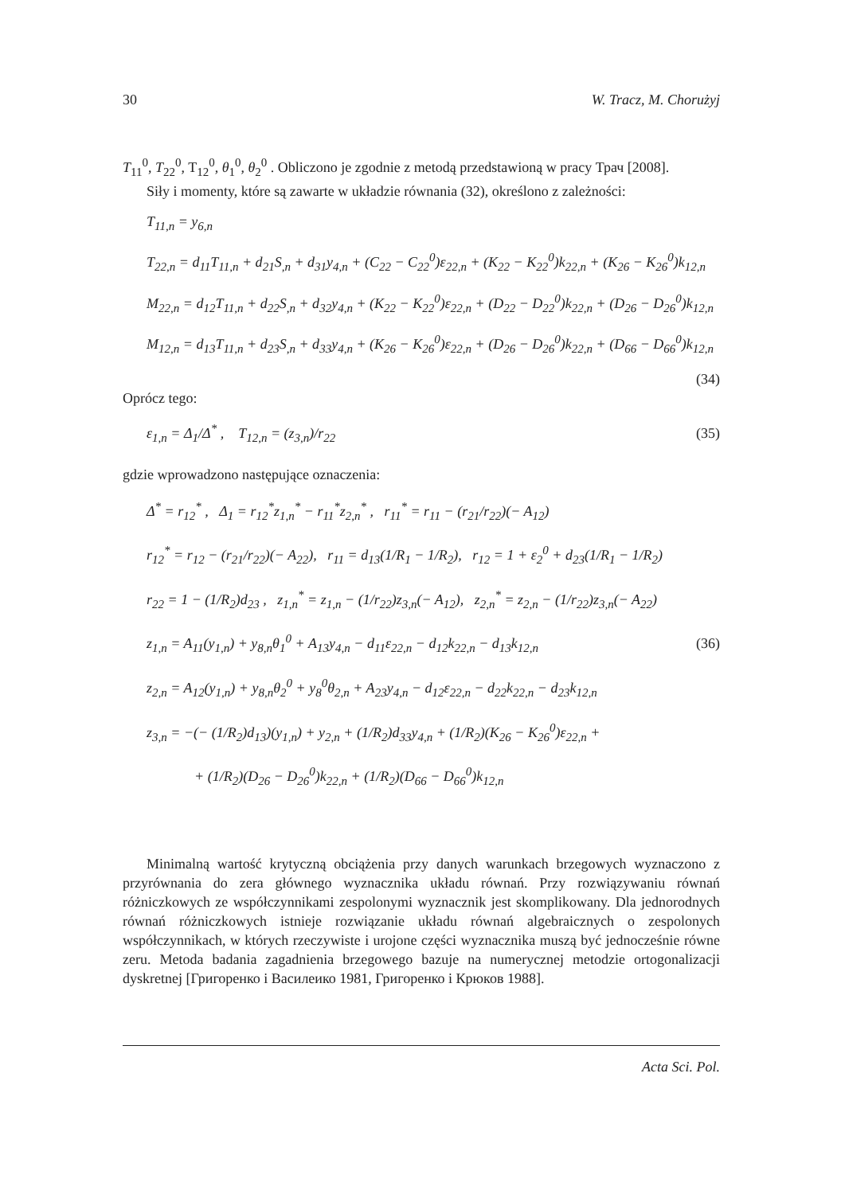30 W. Tracz, M. Chorużyj
T<sub>11</sub><sup>0</sup>, T<sub>22</sub><sup>0</sup>, T<sub>12</sub><sup>0</sup>, θ<sub>1</sub><sup>0</sup>, θ<sub>2</sub><sup>0</sup> . Obliczono je zgodnie z metodą przedstawioną w pracy Трач [2008].
Siły i momenty, które są zawarte w układzie równania (32), określono z zależności:
T<sub>11,n</sub> = y<sub>6,n</sub>
T<sub>22,n</sub> = d<sub>11</sub>T<sub>11,n</sub> + d<sub>21</sub>S<sub>,n</sub> + d<sub>31</sub>y<sub>4,n</sub> + (C<sub>22</sub> − C<sub>22</sub><sup>0</sup>)ε<sub>22,n</sub> + (K<sub>22</sub> − K<sub>22</sub><sup>0</sup>)k<sub>22,n</sub> + (K<sub>26</sub> − K<sub>26</sub><sup>0</sup>)k<sub>12,n</sub>
M<sub>22,n</sub> = d<sub>12</sub>T<sub>11,n</sub> + d<sub>22</sub>S<sub>,n</sub> + d<sub>32</sub>y<sub>4,n</sub> + (K<sub>22</sub> − K<sub>22</sub><sup>0</sup>)ε<sub>22,n</sub> + (D<sub>22</sub> − D<sub>22</sub><sup>0</sup>)k<sub>22,n</sub> + (D<sub>26</sub> − D<sub>26</sub><sup>0</sup>)k<sub>12,n</sub>
M<sub>12,n</sub> = d<sub>13</sub>T<sub>11,n</sub> + d<sub>23</sub>S<sub>,n</sub> + d<sub>33</sub>y<sub>4,n</sub> + (K<sub>26</sub> − K<sub>26</sub><sup>0</sup>)ε<sub>22,n</sub> + (D<sub>26</sub> − D<sub>26</sub><sup>0</sup>)k<sub>22,n</sub> + (D<sub>66</sub> − D<sub>66</sub><sup>0</sup>)k<sub>12,n</sub>
(34)
Oprócz tego:
ε<sub>1,n</sub> = Δ<sub>1</sub>/Δ<sup>*</sup> , T<sub>12,n</sub> = (z<sub>3,n</sub>)/r<sub>22</sub> (35)
gdzie wprowadzono następujące oznaczenia:
Δ<sup>*</sup> = r<sub>12</sub><sup>*</sup> , Δ<sub>1</sub> = r<sub>12</sub><sup>*</sup>z<sub>1,n</sub><sup>*</sup> − r<sub>11</sub><sup>*</sup>z<sub>2,n</sub><sup>*</sup> , r<sub>11</sub><sup>*</sup> = r<sub>11</sub> − (r<sub>21</sub>/r<sub>22</sub>)(− A<sub>12</sub>)
r<sub>12</sub><sup>*</sup> = r<sub>12</sub> − (r<sub>21</sub>/r<sub>22</sub>)(− A<sub>22</sub>), r<sub>11</sub> = d<sub>13</sub>(1/R<sub>1</sub> − 1/R<sub>2</sub>), r<sub>12</sub> = 1 + ε<sub>2</sub><sup>0</sup> + d<sub>23</sub>(1/R<sub>1</sub> − 1/R<sub>2</sub>)
r<sub>22</sub> = 1 − (1/R<sub>2</sub>)d<sub>23</sub> , z<sub>1,n</sub><sup>*</sup> = z<sub>1,n</sub> − (1/r<sub>22</sub>)z<sub>3,n</sub>(− A<sub>12</sub>), z<sub>2,n</sub><sup>*</sup> = z<sub>2,n</sub> − (1/r<sub>22</sub>)z<sub>3,n</sub>(− A<sub>22</sub>)
z<sub>1,n</sub> = A<sub>11</sub>(y<sub>1,n</sub>) + y<sub>8,n</sub>θ<sub>1</sub><sup>0</sup> + A<sub>13</sub>y<sub>4,n</sub> − d<sub>11</sub>ε<sub>22,n</sub> − d<sub>12</sub>k<sub>22,n</sub> − d<sub>13</sub>k<sub>12,n</sub> (36)
z<sub>2,n</sub> = A<sub>12</sub>(y<sub>1,n</sub>) + y<sub>8,n</sub>θ<sub>2</sub><sup>0</sup> + y<sub>8</sub><sup>0</sup>θ<sub>2,n</sub> + A<sub>23</sub>y<sub>4,n</sub> − d<sub>12</sub>ε<sub>22,n</sub> − d<sub>22</sub>k<sub>22,n</sub> − d<sub>23</sub>k<sub>12,n</sub>
z<sub>3,n</sub> = −(− (1/R<sub>2</sub>)d<sub>13</sub>)(y<sub>1,n</sub>) + y<sub>2,n</sub> + (1/R<sub>2</sub>)d<sub>33</sub>y<sub>4,n</sub> + (1/R<sub>2</sub>)(K<sub>26</sub> − K<sub>26</sub><sup>0</sup>)ε<sub>22,n</sub> +
+ (1/R<sub>2</sub>)(D<sub>26</sub> − D<sub>26</sub><sup>0</sup>)k<sub>22,n</sub> + (1/R<sub>2</sub>)(D<sub>66</sub> − D<sub>66</sub><sup>0</sup>)k<sub>12,n</sub>
Minimalną wartość krytyczną obciążenia przy danych warunkach brzegowych wyznaczono z przyrównania do zera głównego wyznacznika układu równań. Przy rozwiązywaniu równań różniczkowych ze współczynnikami zespolonymi wyznacznik jest skomplikowany. Dla jednorodnych równań różniczkowych istnieje rozwiązanie układu równań algebraicznych o zespolonych współczynnikach, w których rzeczywiste i urojone części wyznacznika muszą być jednocześnie równe zeru. Metoda badania zagadnienia brzegowego bazuje na numerycznej metodzie ortogonalizacji dyskretnej [Григоренко i Василеико 1981, Григоренко i Крюков 1988].
Acta Sci. Pol.